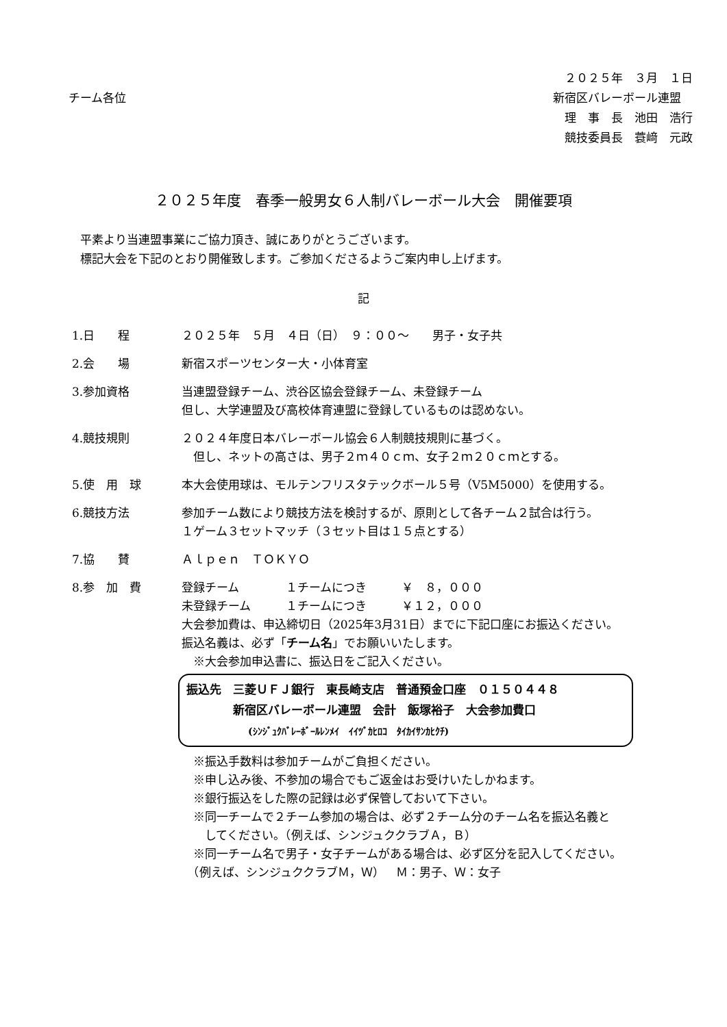チーム各位
　２０２５年　３月　１日
新宿区バレーボール連盟
　理　事　長　池田　浩行
　競技委員長　蓑﨑　元政
２０２５年度　春季一般男女６人制バレーボール大会　開催要項
　平素より当連盟事業にご協力頂き、誠にありがとうございます。
　標記大会を下記のとおり開催致します。ご参加くださるようご案内申し上げます。
記
1.日　　程 ２０２５年　５月　４日（日）　９：００～　　男子・女子共
2.会　　場 新宿スポーツセンター大・小体育室
3.参加資格 当連盟登録チーム、渋谷区協会登録チーム、未登録チーム
但し、大学連盟及び高校体育連盟に登録しているものは認めない。
4.競技規則 ２０２４年度日本バレーボール協会６人制競技規則に基づく。
　但し、ネットの高さは、男子２ｍ４０ｃｍ、女子２ｍ２０ｃｍとする。
5.使　用　球 本大会使用球は、モルテンフリスタテックボール５号（V5M5000）を使用する。
6.競技方法 参加チーム数により競技方法を検討するが、原則として各チーム２試合は行う。
１ゲーム３セットマッチ（３セット目は１５点とする）
7.協　　賛 Ａｌｐｅｎ　ＴＯＫＹＯ
8.参　加　費 登録チーム　　　　１チームにつき　　　￥　８，０００
未登録チーム　　　１チームにつき　　　￥１２，０００
大会参加費は、申込締切日（2025年3月31日）までに下記口座にお振込ください。
振込名義は、必ず「チーム名」でお願いいたします。
　※大会参加申込書に、振込日をご記入ください。
振込先　三菱ＵＦＪ銀行　東長崎支店　普通預金口座　０１５０４４８
　　　　新宿区バレーボール連盟　会計　飯塚裕子　大会参加費口
(ｼﾝｼﾞｭｸﾊﾞﾚｰﾎﾞｰﾙﾚﾝﾒｲ　ｲｲﾂﾞｶﾋﾛｺ　ﾀｲｶｲｻﾝｶﾋｸﾁ)
　※振込手数料は参加チームがご負担ください。
　※申し込み後、不参加の場合でもご返金はお受けいたしかねます。
　※銀行振込をした際の記録は必ず保管しておいて下さい。
　※同一チームで２チーム参加の場合は、必ず２チーム分のチーム名を振込名義と
　　してください。（例えば、シンジュククラブＡ，Ｂ）
　※同一チーム名で男子・女子チームがある場合は、必ず区分を記入してください。
　（例えば、シンジュククラブＭ，Ｗ）　Ｍ：男子、Ｗ：女子